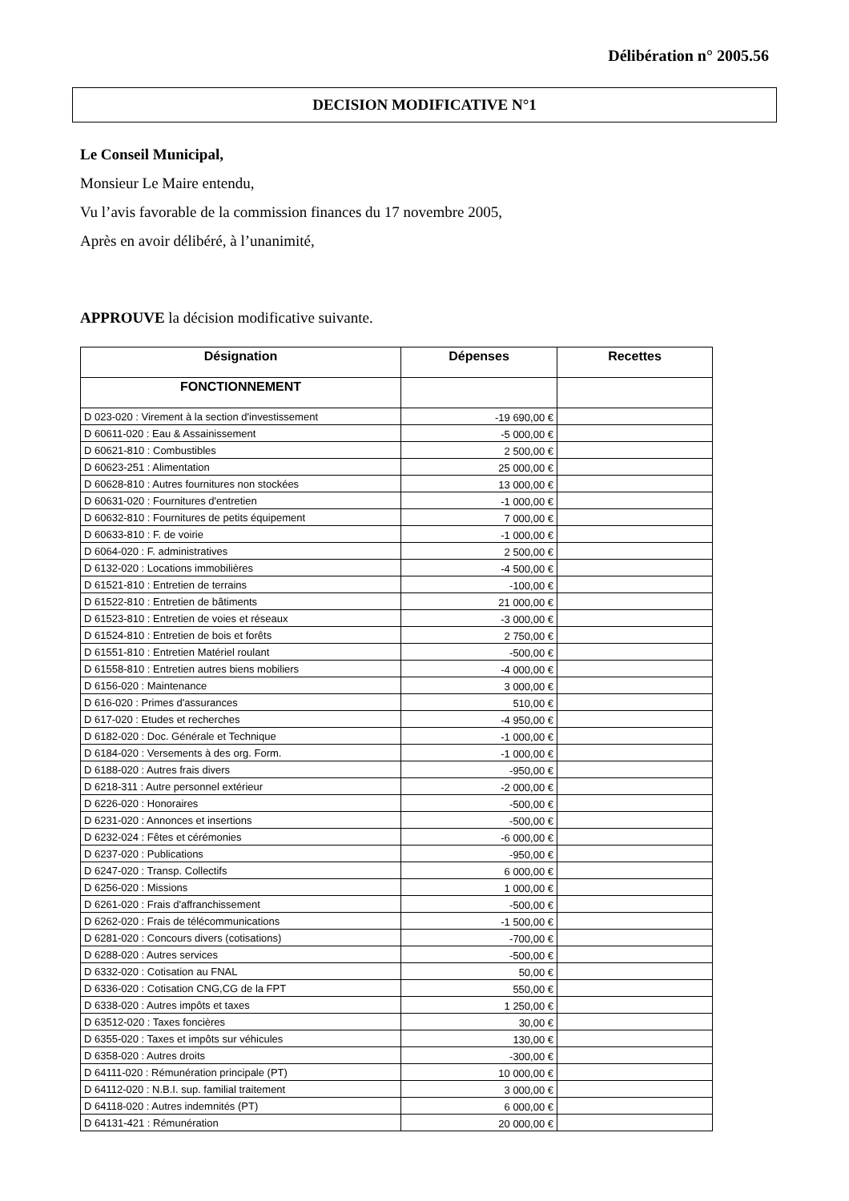Délibération n° 2005.56
DECISION MODIFICATIVE N°1
Le Conseil Municipal,
Monsieur Le Maire entendu,
Vu l’avis favorable de la commission finances du 17 novembre 2005,
Après en avoir délibéré, à l’unanimité,
APPROUVE la décision modificative suivante.
| Désignation | Dépenses | Recettes |
| --- | --- | --- |
| FONCTIONNEMENT | | |
| D 023-020 : Virement à la section d'investissement | -19 690,00 € | |
| D 60611-020 : Eau & Assainissement | -5 000,00 € | |
| D 60621-810 : Combustibles | 2 500,00 € | |
| D 60623-251 : Alimentation | 25 000,00 € | |
| D 60628-810 : Autres fournitures non stockées | 13 000,00 € | |
| D 60631-020 : Fournitures d'entretien | -1 000,00 € | |
| D 60632-810 : Fournitures de petits équipement | 7 000,00 € | |
| D 60633-810 : F. de voirie | -1 000,00 € | |
| D 6064-020 : F. administratives | 2 500,00 € | |
| D 6132-020 : Locations immobilières | -4 500,00 € | |
| D 61521-810 : Entretien de terrains | -100,00 € | |
| D 61522-810 : Entretien de bâtiments | 21 000,00 € | |
| D 61523-810 : Entretien de voies et réseaux | -3 000,00 € | |
| D 61524-810 : Entretien de bois et forêts | 2 750,00 € | |
| D 61551-810 : Entretien Matériel roulant | -500,00 € | |
| D 61558-810 : Entretien autres biens mobiliers | -4 000,00 € | |
| D 6156-020 : Maintenance | 3 000,00 € | |
| D 616-020 : Primes d'assurances | 510,00 € | |
| D 617-020 : Etudes et recherches | -4 950,00 € | |
| D 6182-020 : Doc. Générale et Technique | -1 000,00 € | |
| D 6184-020 : Versements à des org. Form. | -1 000,00 € | |
| D 6188-020 : Autres frais divers | -950,00 € | |
| D 6218-311 : Autre personnel extérieur | -2 000,00 € | |
| D 6226-020 : Honoraires | -500,00 € | |
| D 6231-020 : Annonces et insertions | -500,00 € | |
| D 6232-024 : Fêtes et cérémonies | -6 000,00 € | |
| D 6237-020 : Publications | -950,00 € | |
| D 6247-020 : Transp. Collectifs | 6 000,00 € | |
| D 6256-020 : Missions | 1 000,00 € | |
| D 6261-020 : Frais d'affranchissement | -500,00 € | |
| D 6262-020 : Frais de télécommunications | -1 500,00 € | |
| D 6281-020 : Concours divers (cotisations) | -700,00 € | |
| D 6288-020 : Autres services | -500,00 € | |
| D 6332-020 : Cotisation au FNAL | 50,00 € | |
| D 6336-020 : Cotisation CNG,CG de la FPT | 550,00 € | |
| D 6338-020 : Autres impôts et taxes | 1 250,00 € | |
| D 63512-020 : Taxes foncières | 30,00 € | |
| D 6355-020 : Taxes et impôts sur véhicules | 130,00 € | |
| D 6358-020 : Autres droits | -300,00 € | |
| D 64111-020 : Rémunération principale (PT) | 10 000,00 € | |
| D 64112-020 : N.B.I. sup. familial traitement | 3 000,00 € | |
| D 64118-020 : Autres indemnités (PT) | 6 000,00 € | |
| D 64131-421 : Rémunération | 20 000,00 € | |